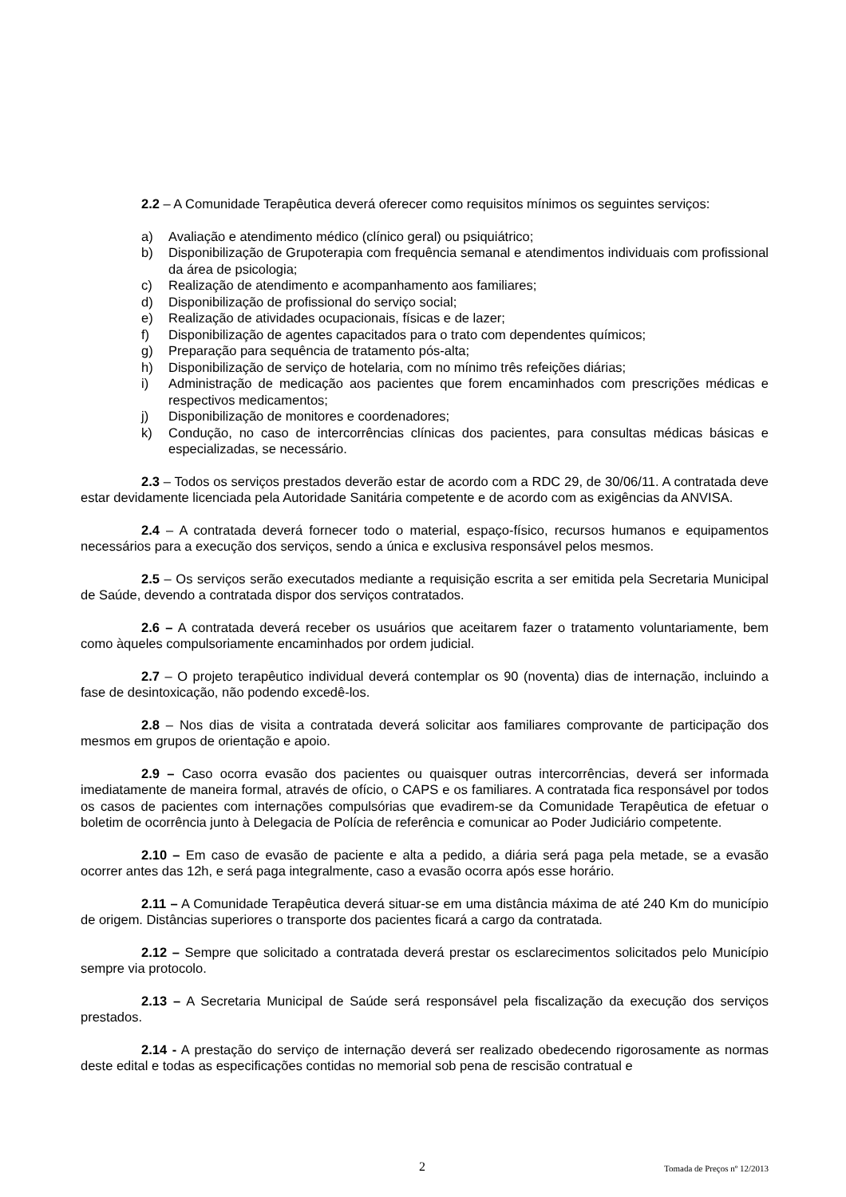2.2 – A Comunidade Terapêutica deverá oferecer como requisitos mínimos os seguintes serviços:
a) Avaliação e atendimento médico (clínico geral) ou psiquiátrico;
b) Disponibilização de Grupoterapia com frequência semanal e atendimentos individuais com profissional da área de psicologia;
c) Realização de atendimento e acompanhamento aos familiares;
d) Disponibilização de profissional do serviço social;
e) Realização de atividades ocupacionais, físicas e de lazer;
f) Disponibilização de agentes capacitados para o trato com dependentes químicos;
g) Preparação para sequência de tratamento pós-alta;
h) Disponibilização de serviço de hotelaria, com no mínimo três refeições diárias;
i) Administração de medicação aos pacientes que forem encaminhados com prescrições médicas e respectivos medicamentos;
j) Disponibilização de monitores e coordenadores;
k) Condução, no caso de intercorrências clínicas dos pacientes, para consultas médicas básicas e especializadas, se necessário.
2.3 – Todos os serviços prestados deverão estar de acordo com a RDC 29, de 30/06/11. A contratada deve estar devidamente licenciada pela Autoridade Sanitária competente e de acordo com as exigências da ANVISA.
2.4 – A contratada deverá fornecer todo o material, espaço-físico, recursos humanos e equipamentos necessários para a execução dos serviços, sendo a única e exclusiva responsável pelos mesmos.
2.5 – Os serviços serão executados mediante a requisição escrita a ser emitida pela Secretaria Municipal de Saúde, devendo a contratada dispor dos serviços contratados.
2.6 – A contratada deverá receber os usuários que aceitarem fazer o tratamento voluntariamente, bem como àqueles compulsoriamente encaminhados por ordem judicial.
2.7 – O projeto terapêutico individual deverá contemplar os 90 (noventa) dias de internação, incluindo a fase de desintoxicação, não podendo excedê-los.
2.8 – Nos dias de visita a contratada deverá solicitar aos familiares comprovante de participação dos mesmos em grupos de orientação e apoio.
2.9 – Caso ocorra evasão dos pacientes ou quaisquer outras intercorrências, deverá ser informada imediatamente de maneira formal, através de ofício, o CAPS e os familiares. A contratada fica responsável por todos os casos de pacientes com internações compulsórias que evadirem-se da Comunidade Terapêutica de efetuar o boletim de ocorrência junto à Delegacia de Polícia de referência e comunicar ao Poder Judiciário competente.
2.10 – Em caso de evasão de paciente e alta a pedido, a diária será paga pela metade, se a evasão ocorrer antes das 12h, e será paga integralmente, caso a evasão ocorra após esse horário.
2.11 – A Comunidade Terapêutica deverá situar-se em uma distância máxima de até 240 Km do município de origem. Distâncias superiores o transporte dos pacientes ficará a cargo da contratada.
2.12 – Sempre que solicitado a contratada deverá prestar os esclarecimentos solicitados pelo Município sempre via protocolo.
2.13 – A Secretaria Municipal de Saúde será responsável pela fiscalização da execução dos serviços prestados.
2.14 - A prestação do serviço de internação deverá ser realizado obedecendo rigorosamente as normas deste edital e todas as especificações contidas no memorial sob pena de rescisão contratual e
2 Tomada de Preços nº 12/2013